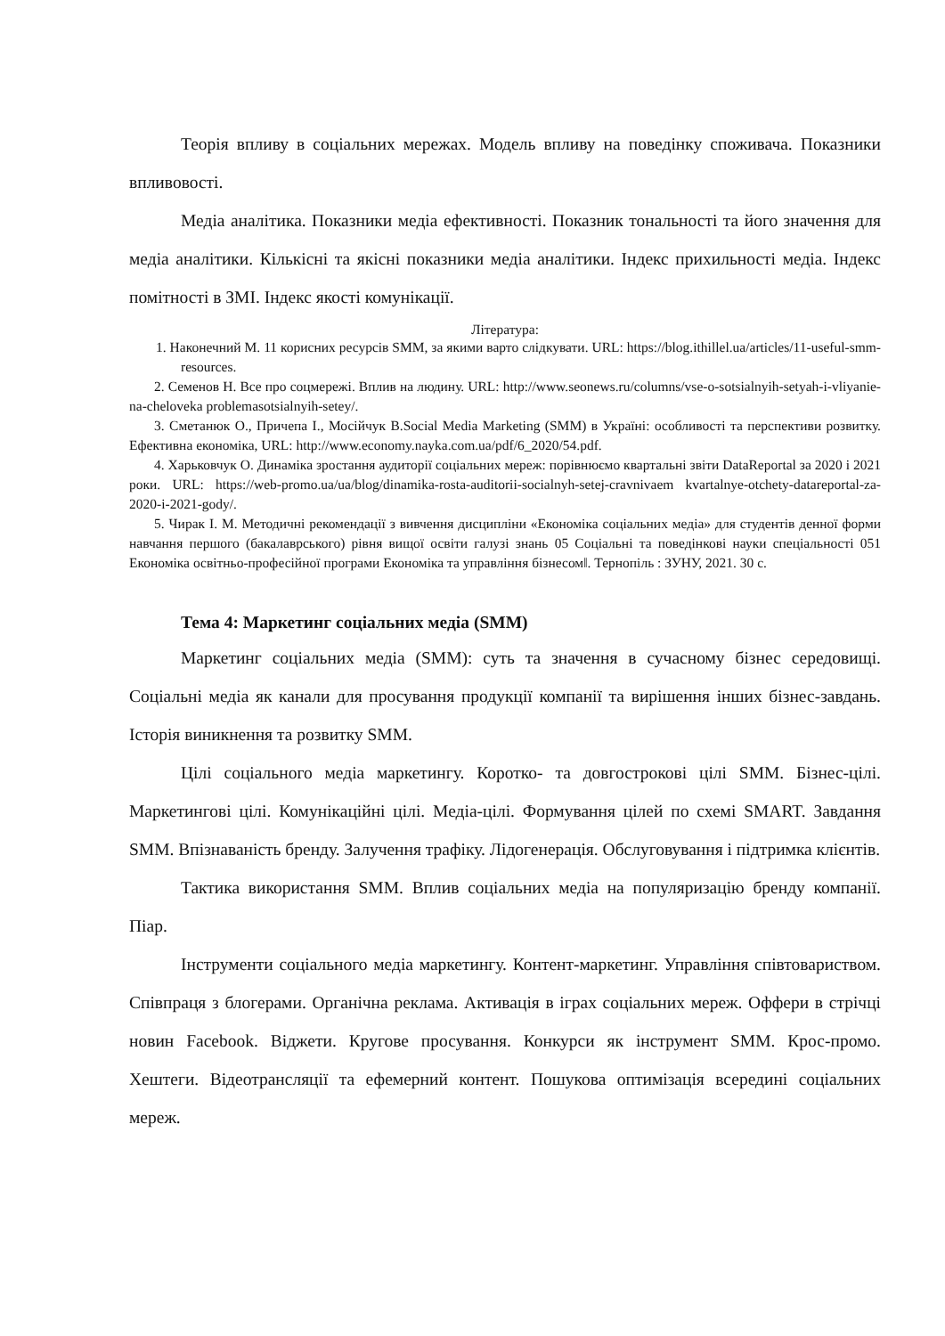Теорія впливу в соціальних мережах. Модель впливу на поведінку споживача. Показники впливовості.
Медіа аналітика. Показники медіа ефективності. Показник тональності та його значення для медіа аналітики. Кількісні та якісні показники медіа аналітики. Індекс прихильності медіа. Індекс помітності в ЗМІ. Індекс якості комунікації.
Література:
1. Наконечний М. 11 корисних ресурсів SMM, за якими варто слідкувати. URL: https://blog.ithillel.ua/articles/11-useful-smm-resources.
2. Семенов Н. Все про соцмережі. Вплив на людину. URL: http://www.seonews.ru/columns/vse-o-sotsialnyih-setyah-i-vliyanie-na-cheloveka problemasotsialnyih-setey/.
3. Сметанюк О., Причепа І., Мосійчук В.Social Media Marketing (SMM) в Україні: особливості та перспективи розвитку. Ефективна економіка, URL: http://www.economy.nayka.com.ua/pdf/6_2020/54.pdf.
4. Харьковчук О. Динаміка зростання аудиторії соціальних мереж: порівнюємо квартальні звіти DataReportal за 2020 і 2021 роки. URL: https://web-promo.ua/ua/blog/dinamika-rosta-auditorii-socialnyh-setej-cravnivaem kvartalnye-otchety-datareportal-za-2020-i-2021-gody/.
5. Чирак І. М. Методичні рекомендації з вивчення дисципліни «Економіка соціальних медіа» для студентів денної форми навчання першого (бакалаврського) рівня вищої освіти галузі знань 05 Соціальні та поведінкові науки спеціальності 051 Економіка освітньо-професійної програми Економіка та управління бізнесом‖. Тернопіль : ЗУНУ, 2021. 30 с.
Тема 4: Маркетинг соціальних медіа (SMM)
Маркетинг соціальних медіа (SMM): суть та значення в сучасному бізнес середовищі. Соціальні медіа як канали для просування продукції компанії та вирішення інших бізнес-завдань. Історія виникнення та розвитку SMM.
Цілі соціального медіа маркетингу. Коротко- та довгострокові цілі SMM. Бізнес-цілі. Маркетингові цілі. Комунікаційні цілі. Медіа-цілі. Формування цілей по схемі SMART. Завдання SMM. Впізнаваність бренду. Залучення трафіку. Лідогенерація. Обслуговування і підтримка клієнтів.
Тактика використання SMM. Вплив соціальних медіа на популяризацію бренду компанії. Піар.
Інструменти соціального медіа маркетингу. Контент-маркетинг. Управління співтовариством. Співпраця з блогерами. Органічна реклама. Активація в іграх соціальних мереж. Оффери в стрічці новин Facebook. Віджети. Кругове просування. Конкурси як інструмент SMM. Крос-промо. Хештеги. Відеотрансляції та ефемерний контент. Пошукова оптимізація всередині соціальних мереж.